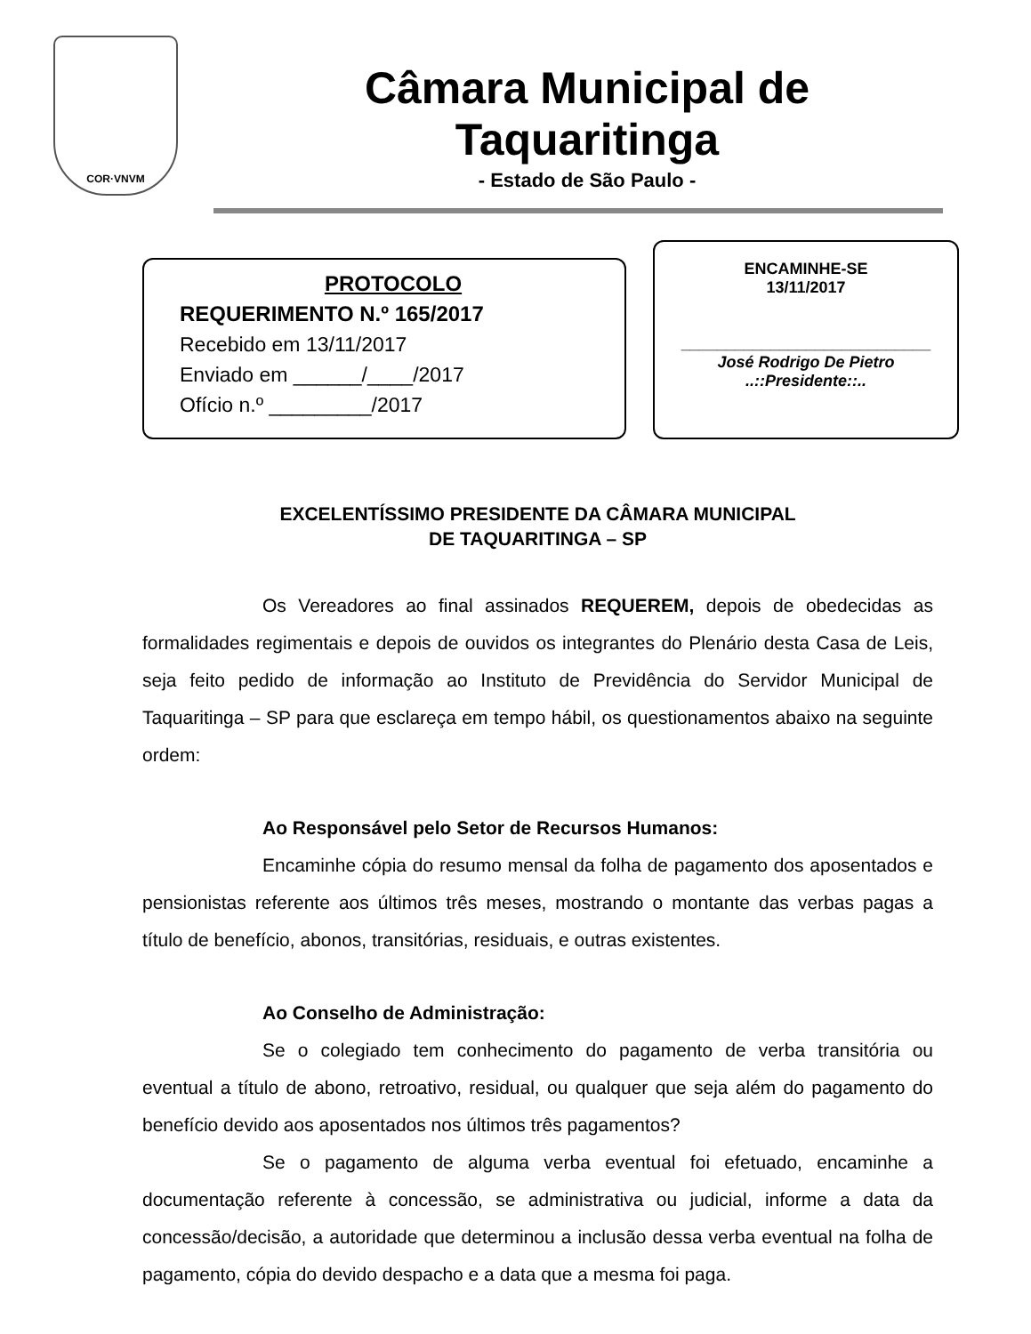COR·VNVM
Câmara Municipal de Taquaritinga
- Estado de São Paulo -
PROTOCOLO
REQUERIMENTO N.º 165/2017
Recebido em 13/11/2017
Enviado em ______/____/2017
Ofício n.º _________/2017
ENCAMINHE-SE
13/11/2017
____________________________
José Rodrigo De Pietro
..::Presidente::..
EXCELENTÍSSIMO PRESIDENTE DA CÂMARA MUNICIPAL
DE TAQUARITINGA – SP
Os Vereadores ao final assinados REQUEREM, depois de obedecidas as formalidades regimentais e depois de ouvidos os integrantes do Plenário desta Casa de Leis, seja feito pedido de informação ao Instituto de Previdência do Servidor Municipal de Taquaritinga – SP para que esclareça em tempo hábil, os questionamentos abaixo na seguinte ordem:
Ao Responsável pelo Setor de Recursos Humanos:
Encaminhe cópia do resumo mensal da folha de pagamento dos aposentados e pensionistas referente aos últimos três meses, mostrando o montante das verbas pagas a título de benefício, abonos, transitórias, residuais, e outras existentes.
Ao Conselho de Administração:
Se o colegiado tem conhecimento do pagamento de verba transitória ou eventual a título de abono, retroativo, residual, ou qualquer que seja além do pagamento do benefício devido aos aposentados nos últimos três pagamentos?
Se o pagamento de alguma verba eventual foi efetuado, encaminhe a documentação referente à concessão, se administrativa ou judicial, informe a data da concessão/decisão, a autoridade que determinou a inclusão dessa verba eventual na folha de pagamento, cópia do devido despacho e a data que a mesma foi paga.